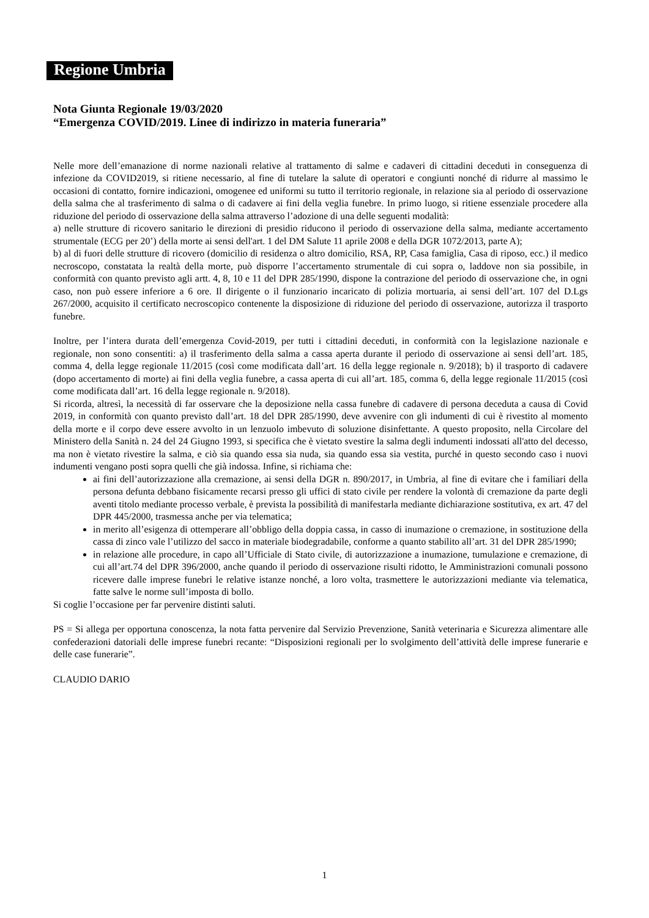Regione Umbria
Nota Giunta Regionale 19/03/2020
“Emergenza COVID/2019. Linee di indirizzo in materia funeraria”
Nelle more dell’emanazione di norme nazionali relative al trattamento di salme e cadaveri di cittadini deceduti in conseguenza di infezione da COVID2019, si ritiene necessario, al fine di tutelare la salute di operatori e congiunti nonché di ridurre al massimo le occasioni di contatto, fornire indicazioni, omogenee ed uniformi su tutto il territorio regionale, in relazione sia al periodo di osservazione della salma che al trasferimento di salma o di cadavere ai fini della veglia funebre. In primo luogo, si ritiene essenziale procedere alla riduzione del periodo di osservazione della salma attraverso l’adozione di una delle seguenti modalità:
a) nelle strutture di ricovero sanitario le direzioni di presidio riducono il periodo di osservazione della salma, mediante accertamento strumentale (ECG per 20’) della morte ai sensi dell'art. 1 del DM Salute 11 aprile 2008 e della DGR 1072/2013, parte A);
b) al di fuori delle strutture di ricovero (domicilio di residenza o altro domicilio, RSA, RP, Casa famiglia, Casa di riposo, ecc.) il medico necroscopo, constatata la realtà della morte, può disporre l’accertamento strumentale di cui sopra o, laddove non sia possibile, in conformità con quanto previsto agli artt. 4, 8, 10 e 11 del DPR 285/1990, dispone la contrazione del periodo di osservazione che, in ogni caso, non può essere inferiore a 6 ore. Il dirigente o il funzionario incaricato di polizia mortuaria, ai sensi dell’art. 107 del D.Lgs 267/2000, acquisito il certificato necroscopico contenente la disposizione di riduzione del periodo di osservazione, autorizza il trasporto funebre.
Inoltre, per l’intera durata dell’emergenza Covid-2019, per tutti i cittadini deceduti, in conformità con la legislazione nazionale e regionale, non sono consentiti: a) il trasferimento della salma a cassa aperta durante il periodo di osservazione ai sensi dell’art. 185, comma 4, della legge regionale 11/2015 (così come modificata dall’art. 16 della legge regionale n. 9/2018); b) il trasporto di cadavere (dopo accertamento di morte) ai fini della veglia funebre, a cassa aperta di cui all’art. 185, comma 6, della legge regionale 11/2015 (così come modificata dall’art. 16 della legge regionale n. 9/2018).
Si ricorda, altresì, la necessità di far osservare che la deposizione nella cassa funebre di cadavere di persona deceduta a causa di Covid 2019, in conformità con quanto previsto dall’art. 18 del DPR 285/1990, deve avvenire con gli indumenti di cui è rivestito al momento della morte e il corpo deve essere avvolto in un lenzuolo imbevuto di soluzione disinfettante. A questo proposito, nella Circolare del Ministero della Sanità n. 24 del 24 Giugno 1993, si specifica che è vietato svestire la salma degli indumenti indossati all'atto del decesso, ma non è vietato rivestire la salma, e ciò sia quando essa sia nuda, sia quando essa sia vestita, purché in questo secondo caso i nuovi indumenti vengano posti sopra quelli che già indossa. Infine, si richiama che:
ai fini dell’autorizzazione alla cremazione, ai sensi della DGR n. 890/2017, in Umbria, al fine di evitare che i familiari della persona defunta debbano fisicamente recarsi presso gli uffici di stato civile per rendere la volontà di cremazione da parte degli aventi titolo mediante processo verbale, è prevista la possibilità di manifestarla mediante dichiarazione sostitutiva, ex art. 47 del DPR 445/2000, trasmessa anche per via telematica;
in merito all’esigenza di ottemperare all’obbligo della doppia cassa, in casso di inumazione o cremazione, in sostituzione della cassa di zinco vale l’utilizzo del sacco in materiale biodegradabile, conforme a quanto stabilito all’art. 31 del DPR 285/1990;
in relazione alle procedure, in capo all’Ufficiale di Stato civile, di autorizzazione a inumazione, tumulazione e cremazione, di cui all’art.74 del DPR 396/2000, anche quando il periodo di osservazione risulti ridotto, le Amministrazioni comunali possono ricevere dalle imprese funebri le relative istanze nonché, a loro volta, trasmettere le autorizzazioni mediante via telematica, fatte salve le norme sull’imposta di bollo.
Si coglie l’occasione per far pervenire distinti saluti.
PS = Si allega per opportuna conoscenza, la nota fatta pervenire dal Servizio Prevenzione, Sanità veterinaria e Sicurezza alimentare alle confederazioni datoriali delle imprese funebri recante: “Disposizioni regionali per lo svolgimento dell’attività delle imprese funerarie e delle case funerarie”.
CLAUDIO DARIO
1